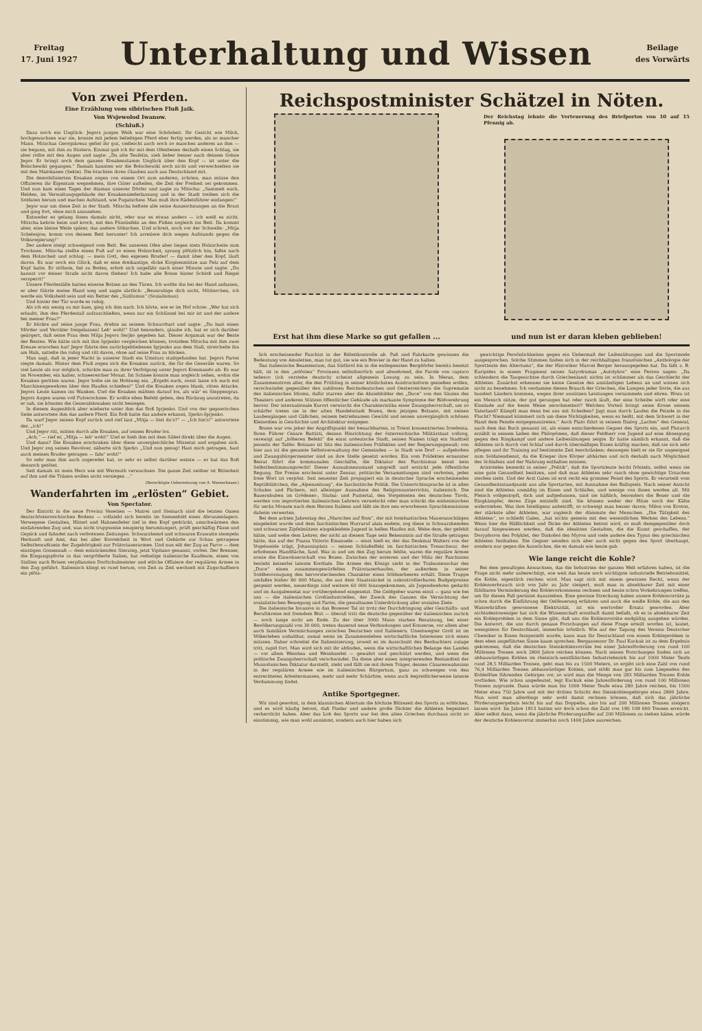Freitag
17. Juni 1927
Unterhaltung und Wissen
Beilage
des Vorwärts
Von zwei Pferden.
Eine Erzählung vom sibirischen Fluß Jaik.
Von Wsjewolod Iwanow.
(Schluß.)
Dazu noch ein Unglück: Jegors junges Weib war eine Schönheit. Ihr Gesicht wie Milch, hochgewachsen war sie, konnte mit jedem beliebigen Pferd eher fertig werden, als so mancher Mann. Mitschas Georgskreuz gefiel ihr gut, vielleicht auch noch so manches anderes an ihm — sie begann, mit ihm zu flüstern. Einmal gab ich ihr mit dem Ofenbesen deshalb einen Schlag, sie aber rollte mit den Augen und sagte: „Du alte Teufelin, sieh lieber besser nach deinem Sohne Jegor. Er bringt noch dem ganzen Kosakenstamm Unglück über den Kopf — ist unter die Bolschewiki gegangen.“ Damals kannten wir die Bolschewiki noch nicht und verwechselten sie mit den Malokanen (Sekte). Die brachten ihren Glauben auch aus Deutschland mit.
Die demobilisierten Kosaken zogen von einem Ort zum anderen, schrien, man müsse den Offizieren ihr Eigentum wegnehmen, ihre Güter aufteilen, die Zeit der Freiheit sei gekommen. Und nun kam eines Tages der Ataman unserer Dörfer und sagte zu Mitscha: „Sammelt euch, Helden, im Verwaltungsgebäude der Kosakenniederlassung und in der Stadt treiben sich die Soldaten herum und machen Aufstand, wie Pugatschew. Man muß ihre Rädelsführer einfangen!“
Jegor war um diese Zeit in der Stadt. Mitscha heftete alle seine Auszeichnungen an die Brust und ging fort, ohne mich anzusehen.
Entweder es gelang ihnen damals nicht, oder war es etwas anders — ich weiß es nicht. Mitscha kehrte heim und kroch, mit den Filzstiefeln an den Füßen sogleich ins Bett. Da kommt aber, eine kleine Weile später, das andere Söhnchen. Und schreit, noch vor der Schwelle: „Mitja Schelesjow, komm von deinem Bett herunter! Ich arretiere dich wegen Aufstands gegen die Volksregierung!“
Der andere steigt schweigend vom Bett. Bei unserem Ofen aber liegen stets Holzscheite zum Trocknen. Mitscha stellte einen Fuß auf so einen Holzscheit, sprang plötzlich hin, faßte nach dem Holzscheit und schlug: — mein Gott, den eigenen Bruder! — damit über den Kopf, läuft davon. Es war noch ein Glück, daß er eine dreikantige, dicke Kirgisenmütze aus Pelz auf dem Kopf hatte. Er stöhnte, fiel zu Boden, erhob sich ungefähr nach einer Minute und sagte: „Du kannst vor deiner Strafe nicht davon fliehen! Ich habe alle Rosse hinter Schloß und Riegel versperrt!“
Unsere Pferdeställe hatten eiserne Bolzen an den Türen. Ich wollte ihn bei der Hand anfassen, er aber führte meine Hand weg und sagte zärtlich: „Beunruhige dich nicht, Mütterchen, ich werde ein Volksheld sein und ein Retter des „Sizilismus“ (Sozialismus).
Und hinter der Tür wurde es ruhig.
Als ich ein wenig zu mir kam, ging ich ihm nach. Ich hörte, wie er im Hof schrie: „Wer hat sich erlaubt, ihm den Pferdestall aufzuschließen, wenn nur ein Schlüssel bei mir ist und der andere bei meiner Frau?“
Er blickte auf seine junge Frau, drehte an seinem Schnurrbart und sagte: „Du hast einen Mörder und Verräter freigelassen! Leb' wohl!“ Und besonders, glaube ich, hat er sich darüber geärgert, daß seine Frau dem Mitja Jegors Serjko gegeben hat. Dieser Argamak war der Beste der Besten. Wie hätte sich mit ihm Igrjenko vergleichen können, trotzdem Mitscha mit ihm zwei Kreuze erworben hat! Jegor führte den zurückgebliebenen Igrjenko aus dem Stall, streichelte ihn am Hals, sattelte ihn ruhig und ritt davon, ohne auf seine Frau zu blicken.
Man sagt, daß in jener Nacht in unserer Stadt ein Umsturz stattgefunden hat. Jegors Partei siegte damals. Hinter dem Fluß zogen sich die Kosaken zurück, die für die Generäle waren. So viel Leute als nur möglich, schickte man zu ihrer Verfolgung unter Jegors Kommando ab. Es war im November, ein kalter, schneereicher Monat. Im Schnee konnte man sogleich sehen, wohin die Kosaken geritten waren. Jegor holte sie im Hohlweg ein. „Ergebt euch, sonst lasse ich euch mit Maschinengewehren über den Haufen schießen!“ Und die Kosaken zogen blank, ritten Attacke. Jegors Leute kamen ins Wanken. Und die Kosaken mähten darauf los, als wär' es Steppengras. Jegors Augen waren voll Pulverschnee. Er wollte eben Befehl geben, den Rückzug anzutreten, da er sah, sie könnten die Generalskosaken nicht besiegen.
In diesem Augenblick aber wieherte unter ihm das Roß Igrjenko. Und von der gegnerischen Seite antwortete ihm das andere Pferd. Ein Roß hatte das andere erkannt, Sjerko-Igrjenko.
Da warf Jegor seinen Kopf zurück und rief laut „Mitja — bist du's?“ — „Ich bin's!“ antwortete der, „ich!“
Und Jegor ritt, mitten durch alle Kosaken, auf seinen Bruder los.
„Ach,“ — rief er, „Mitja — leb' wohl!“ Und er hieb ihm mit dem Säbel direkt über die Augen.
Und dann? Die Kosaken erschraken über diese unvergleichliche Missetat und ergaben sich. Und Jegor zog seinen Revolver, näherte sich Sjerko. „Und nun genug! Hast mich getragen, hast auch meinen Bruder getragen — fahr' wohl!“
So sehr man ihm auch zugeredet hat, so sehr er selbst darüber weinte — er hat das Roß dennoch getötet.
Seit damals ist mein Herz wie mit Wermuth verwachsen. Die ganze Zeit seither ist Bitterkeit auf ihm und die Tränen wollen nicht versiegen ...“
(Berechtigte Uebersetzung von A. Wasserbauer.)
Wanderfahrten im „erlösten“ Gebiet.
Von Spectator.
Der Eintritt in die neue Provinz Venetien — Matrei und Steinach sind die letzten Oasen deutschösterreichischen Bodens — vollzieht sich bereits im Szenenbild eines Abruzzenlagers. Verwegene Gestalten, Hüterl und Hahnenfeder tief in den Kopf gedrückt, umschwärmen den einfahrenden Zug und, was nicht truppweise neugierig herumlungert, prüft geschäftig Pässe und Gepäck und fahndet nach verbotenen Zeitungen. Schwarzhemd und schwarze Krawatte stempeln Herkunft und Amt, das bei aller Korrektheit in Wort und Gebärde zur Schau getragene Selbstbewußtsein der Zugehörigkeit zur Prätorianerarmee. Und nun eilt der Zug an Parco — dem einstigen Gossensaß — dem entzückenden Sterzing, jetzt Vipitano genannt, vorbei. Der Brenner, die Eingangspforte in das vergrößerte Italien, hat redselige italienische Kaufleute, einen von Sizilien nach Brixen verpflanzten Dorfschulmeister und etliche Offiziere der regulären Armee in den Zug geführt. Italienisch klingt es rund herum, von Zeit zu Zeit wechselt mit Zugschaffnern ein plötz-
Reichspostminister Schätzel in Nöten.
Erst hat ihm diese Marke so gut gefallen ...
Der Reichstag lehnte die Verteuerung des Briefportos von 10 auf 15 Pfennig ab.
und nun ist er daran kleben geblieben!
lich erscheinender Faschist in der Billettkontrolle ab. Paß und Fahrkarte gewinnen die Bedeutung von Amuletten, man tut gut, sie wie ein Brevier in der Hand zu halten.
Das italienische Beamtentum, das Südtirol bis in die entlegensten Bergdörfer bereits besetzt hält, ist in den „erlösten“ Provinzen selbstherrlich und abwehrend, die Parole von capisco tedesco (ich verstehe deutsch) scheint allgemein Losung zu sein. In Meran, dem Zusammenstrom aller, die den Frühling in seiner köstlichsten Ausdrucksform genießen wollen, verschwindet gegenüber den zahllosen Reichsdeutschen und Oesterreichern die Suprematie des italienischen Idioms, dafür starren aber die Abziehbilder des „Duce“ von den Säulen des Theaters und anderen Stützen öffentlicher Gebäude als markante Symptome der Bildverehrung hervor. Der internationale Kurort verwischt die Charakteristika einer Zwangsherrschaft, um so schärfer treten sie in der alten Handelsstadt Bozen, dem jetzigen Bolzano, mit seinen Laubengängen und Gäßchen, seinem betriebsamen Gewühl und seinen unvergänglich schönen Kleinodien in Geschichte und Architektur entgegen.
Bozen war von jeher der Angriffspunkt der benachbarten, in Trient konzentrierten Irredenta. Ihren Führer Cesare Battisti, dessen Hinrichtung der österreichische Militärstaat vollzog, verewigt auf „höheren Befehl“ die einst urdeutsche Stadt, seinen Namen trägt ein Stadtteil jenseits der Talfer. Bolzano ist Sitz des italienischen Präfekten und der Regierungsgewalt; von hier aus ist die gesamte Selbstverwaltung der Gemeinden — in Stadt wie Dorf — aufgehoben und Zwangsbürgermeister sind an ihre Stelle gesetzt worden. Ein vom Präfekten ernannter Beirat führt die kommunalen Geschäfte, die Diktatur des Faschismus kennt kein Selbstbestimmungsrecht! Dieser Ausnahmezustand umgreift und erstickt jede öffentliche Regung. Die Presse erscheint unter Zensur, politische Versammlungen sind verboten, jedes freie Wort ist verpönt. Seit neuester Zeit propagiert ein in deutscher Sprache erscheinendes Reptilblättchen, die „Alpenzeitung“, die faschistische Politik. Die Unterrichtssprache ist in allen Schulen und Fächern, mit alleiniger Ausnahme des Religionsunterrichts, italienisch. Die Bauernbuben im Grödener-, Stubai- und Pustertal, den Vorgebieten des deutschen Tirols, werden von importierten italienischen Lehrern verwelscht oder man schickt die einheimischen für sechs Monate nach dem Herzen Italiens und läßt sie ihre neu erworbenen Sprachkenntnisse daheim verwerten.
Bei dem achten Jahrestag des „Marsches auf Rom“, der mit bombastischen Maueranschlägen eingeleitet wurde und dem faschistischen Hurraruf alala endete, zog diese in Schwarzhemden und schwarzen Zipfelmützen eingekleidete Jugend in hellen Haufen mit. Wehe dem, der gefehlt hätte, und wehe dem Lehrer, der nicht an diesem Tage sein Bekenntnis auf die Straße getragen hätte, das auf der Piazza Vittorio Emanuele — einst hieß er, der das Denkmal Walters von der Vogelweide trägt, Johannisplatz — seinen Schlußeffekt im faschistischen Treuschwur, der erhobenen Handfläche, fand. Was in und um den Zug herum fehlte, waren die reguläre Armee sowie die Einwohnerschaft von Bozen. Zwischen der ersteren und der Miliz der Faschisten besteht keinerlei latente Kordiale. Die Armee des Königs sieht in der Trabantenschar des „Duce“ einen zusammengewürfelten Prätorianerhaufen, der außerdem in seiner Soldbevorzugung den hervorstechenden Charakter eines Söldnerheeres erhält. Diese Truppe umfaßte bisher 80 000 Mann, die aus dem Staatssäckel in unkontrollierbaren Budgetposten gespeist werden, neuerdings sind weitere 60 000 hinzugekommen, als Jugendwehren gedacht und im Ausgabenetat nur vorübergehend eingesetzt. Die Geldgeber waren einst — ganz wie bei uns — die italienischen Großindustriellen, der Zweck des Ganzen die Vernichtung der sozialistischen Bewegung und Partei, die gewaltsame Unterdrückung aller sozialen Ziele.
Die italienische Invasion in das Bozener Tal ist trotz der Durchdringung aller Geschäfts- und Berufskreise mit fremdem Blut — überall tritt die deutsche gegenüber der italienischen zurück — noch lange nicht am Ende. Zu der über 3000 Mann starken Besatzung, bei einer Bevölkerungszahl von 30 000, treten dauernd neue Verbindungen und Konzerne, vor allem aber auch familiäre Vermischungen zwischen Deutschen und Italienern. Unentwegter Groll ist im Völkerleben unhaltbar, zumal wenn im Zusammenleben wirtschaftliche Interessen sich einen müssen. Daher schreitet die Italienisierung, soweit es im Ausschnitt des Beobachters zutage tritt, rapid fort. Man wird sich mit ihr abfinden, wenn die wirtschaftlichen Belange des Landes — vor allem Weinbau und Weinhandel — gewahrt und geschützt werden, und wenn die politische Zwangsherrschaft verschwindet. Da diese aber einen integrierenden Bestandteil der Mussolinischen Diktatur darstellt, steht und fällt sie mit ihrem Träger, dessen Cäsarenwahnsinn in der regulären Armee wie im italienischen Bürgertum, ganz zu schweigen von den entrechteten Arbeitermassen, mehr und mehr Schärfste, wenn auch begreiflicherweise latente Verdammung findet.
Antike Sportgegner.
Wir sind gewohnt, in dem klassischen Altertum die höchste Blütezeit des Sports zu erblicken, und es wird häufig betont, daß Pindar und andere große Dichter die Athleten begeistert verherrlicht haben. Aber das Lob des Sports war bei den alten Griechen durchaus nicht so einstimmig, wie man wohl annimmt, sondern auch hier haben sich
gewichtige Persönlichkeiten gegen ein Uebermaß der Leibesübungen und die Sportmode ausgesprochen. Solche Stimmen finden sich in der reichhaltigen französischen „Anthologie der Sporttexte des Altertums“, die der Historiker Marcel Berger herausgegeben hat. Da läßt z. B. Euripides in einem Fragment seines Satyrdramas „Autolykos“ eine Person sagen: „Da schlendern die Taugenichtse durch Griechenland; nichts ist schlimmer als das Geschlecht der Athleten. Zunächst erkennen sie keine Gesetze des anständigen Lebens an und wissen sich nicht zu benehmen. Ich verdamme diesen Brauch der Griechen, die Lumpen jeder Sorte, die aus hundert Ländern kommen, wegen ihrer unnützen Leistungen versammeln und ehren. Wozu ist ein Mensch nütze, der gut gerungen hat oder rasch läuft, der eine Scheibe wirft oder eine Kinnlade auf die beste Weise zerschmettert? Welchen Vorteil bringt seine Krone seinem Vaterland? Kämpft man denn bei uns mit Scheiben? Jagt man durch Laufen die Feinde in die Flucht? Niemand kümmert sich um diese Nichtigkeiten, wenn es heißt, mit dem Schwert in der Hand dem Feinde entgegenzutreten.“ Auch Plato führt in seinem Dialog „Laches“ den General, nach dem das Buch genannt ist, als einen entschiedenen Gegner des Sports ein, und Plutarch erzählt in seinem Leben des Philopömen, daß dieser Feldherr von Jugend auf eine Abneigung gegen den Ringkampf und andere Leibesübungen zeigte. Er hatte nämlich erkannt, daß die Athleten sich durch viel Schlaf und durch übermäßiges Essen kräftig machen, daß sie sich sehr pflegen und ihr Training auf bestimmte Zeit beschränken; deswegen hielt er sie für ungeeignet zum Soldatendienst, da die Krieger ihre Körper abhärten und sich deshalb nach Möglichkeit des Schlafens und der Nahrung enthalten müssen.
Aristoteles bemerkt in seiner „Politik“, daß die Sportsleute leicht frösteln, selbst wenn sie eine gute Gesundheit besitzen, und daß man Athleten sehr rasch ohne gewichtige Ursachen sterben sieht. Und der Arzt Galen ist erst recht ein grimmer Feind des Sports. Er verurteilt vom Gesundheitsstandpunkt aus alle Sportarten, mit Ausnahme des Ballspiels. Nach seiner Ansicht sind die Athleten unmäßig im Essen und Schlafen, und wenige von ihnen werden alt. Mit Fleisch vollgestopft, dick und aufgedunsen, sind sie häßlich, besonders die Boxer und die Ringkämpfer, deren Züge entstellt sind. Sie können weder der Hitze noch der Kälte widerstehen. Was ihre Intelligenz anbetrifft, so schweigt man besser davon; Milon von Kroton, der stärkste aller Athleten, war zugleich der dümmste der Menschen. „Die Tätigkeit des Athleten“, so schließt Galen, „hat nichts gemein mit den wesentlichen Werken des Lebens.“ Wenn hier die Häßlichkeit und Dicke der Athleten betont wird, so muß demgegenüber doch darauf hingewiesen werden, daß die idealsten Gestalten, die die Kunst geschaffen, der Doryphoros des Polyklet, der Diskobol des Myron und viele andere den Typus des griechischen Athleten festhalten. Die Gegner wenden sich aber auch nicht gegen den Sport überhaupt, sondern nur gegen die Auswüchse, die es damals wie heute gab.
Wie lange reicht die Kohle?
Bei dem gewaltigen Anwachsen, das die Industrien der ganzen Welt erfahren haben, ist die Frage nicht mehr unberechtigt, wie weit das heute noch wichtigste industrielle Betriebsmittel, die Kohle, eigentlich reichen wird. Man sagt sich mit einem gewissen Recht, wenn der Kohlenverbrauch sich von Jahr zu Jahr steigert, muß man in absehbarer Zeit mit einer fühlbaren Verminderung des Kohlevorkommens rechnen und heute schon Vorkehrungen treffen, um für diesen Fall gerüstet dazustehen. Eine gewisse Streckung haben unsere Kohlenvorräte ja schon durch die Einführung der Oelfeuerung erfahren und auch die weiße Kohle, die aus den Wasserkräften gewonnene Elektrizität, ist ein wertvoller Ersatz geworden. Aber nichtsdestoweniger hat sich die Wissenschaft ernsthaft damit befaßt, ob es in absehbarer Zeit ein Kohleproblem in dem Sinne gibt, daß uns die Kohlenvorräte endgültig ausgehen würden. Die Antwort, die uns durch genaue Forschungen auf diese Frage erteilt worden ist, lautet, wenigstens für Deutschland, immerhin tröstlich. Wie auf der Tagung des Vereins Deutscher Chemiker in Essen festgestellt wurde, kann man für Deutschland von einem Kohleproblem in dem eben angeführten Sinne kaum sprechen. Bergassessor Dr. Paul Kuckuk ist zu dem Ergebnis gekommen, daß die deutschen Steinkohlenvorräte bei einer Jahresförderung von rund 100 Millionen Tonnen noch 2800 Jahre reichen können. Nach seinen Forschungen finden sich an abbauwürdigen Kohlen im rheinisch-westfälischen Industriebezirk bis auf 1000 Meter Teufe rund 28,5 Milliarden Tonnen, geht man bis zu 1500 Metern, so ergibt sich eine Zahl von rund 76,4 Milliarden Tonnen abbauwürdiger Kohlen, und stößt man gar bis zum Liegenden des Kohleflöze führenden Gebirges vor, so wird man die Menge von 283 Milliarden Tonnen Kohle vorfinden. Wie schon angedeutet, legt Kuckuk eine Jahresförderung von rund 100 Millionen Tonnen zugrunde. Dann würde man bis 1000 Meter Teufe etwa 280 Jahre reichen, bis 1500 Meter etwa 750 Jahre und mit der dritten Schicht des Steinkohlengebirges etwa 2800 Jahre. Nun wird man allerdings sehr wohl damit rechnen können, daß sich das jährliche Förderungsergebnis leicht bis auf das Doppelte, also bis auf 200 Millionen Tonnen steigern lassen wird. Im Jahre 1913 hatten wir doch schon die Zahl von 190 109 000 Tonnen erreicht. Aber selbst dann, wenn die jährliche Förderungsziffer auf 200 Millionen zu stehen käme, würde der deutsche Kohlenvorrat immerhin noch 1400 Jahre ausreichen.